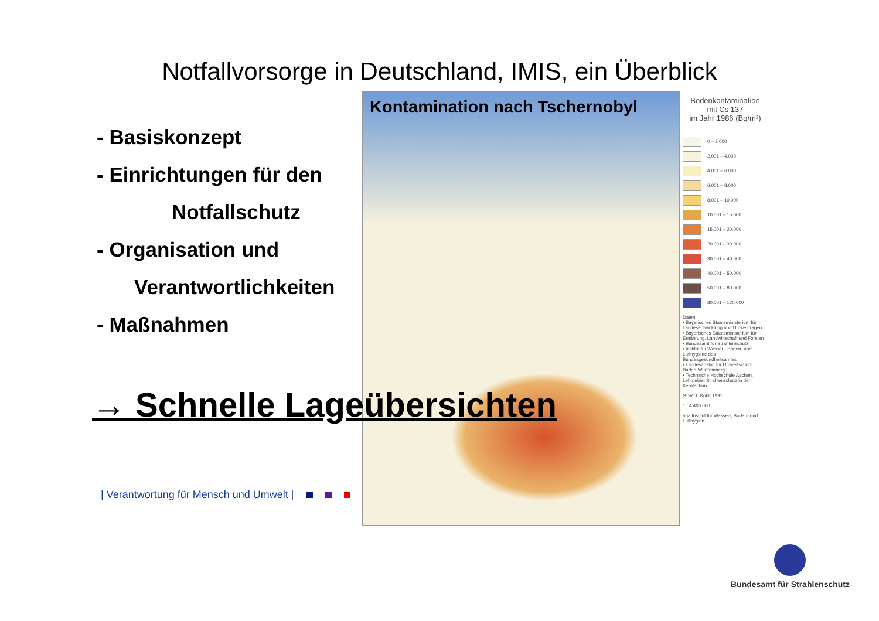Notfallvorsorge in Deutschland, IMIS, ein Überblick
- Basiskonzept
- Einrichtungen für den
Notfallschutz
- Organisation und
Verantwortlichkeiten
- Maßnahmen
Kontamination nach Tschernobyl
Bodenkontamination
mit Cs 137
im Jahr 1986 (Bq/m²)
0 – 2.000
2.001 – 4.000
4.001 – 6.000
6.001 – 8.000
8.001 – 10.000
10.001 – 15.000
15.001 – 20.000
20.001 – 30.000
30.001 – 40.000
40.001 – 50.000
50.001 – 80.000
80.001 – 120.000
Daten:
• Bayerisches Staatsministerium für Landesentwicklung und Umweltfragen
• Bayerisches Staatsministerium für Ernährung, Landwirtschaft und Forsten
• Bundesamt für Strahlenschutz
• Institut für Wasser-, Boden- und Lufthygiene des Bundesgesundheitsamtes
• Landesanstalt für Umweltschutz Baden-Württemberg
• Technische Hochschule Aachen, Lehrgebiet Strahlenschutz in der Kerntechnik
GDV: T. Kohl, 1991
1 : 4.400.000
bga Institut für Wasser-, Boden- und Lufthygien
→ Schnelle Lageübersichten
| Verantwortung für Mensch und Umwelt |
Bundesamt für Strahlenschutz